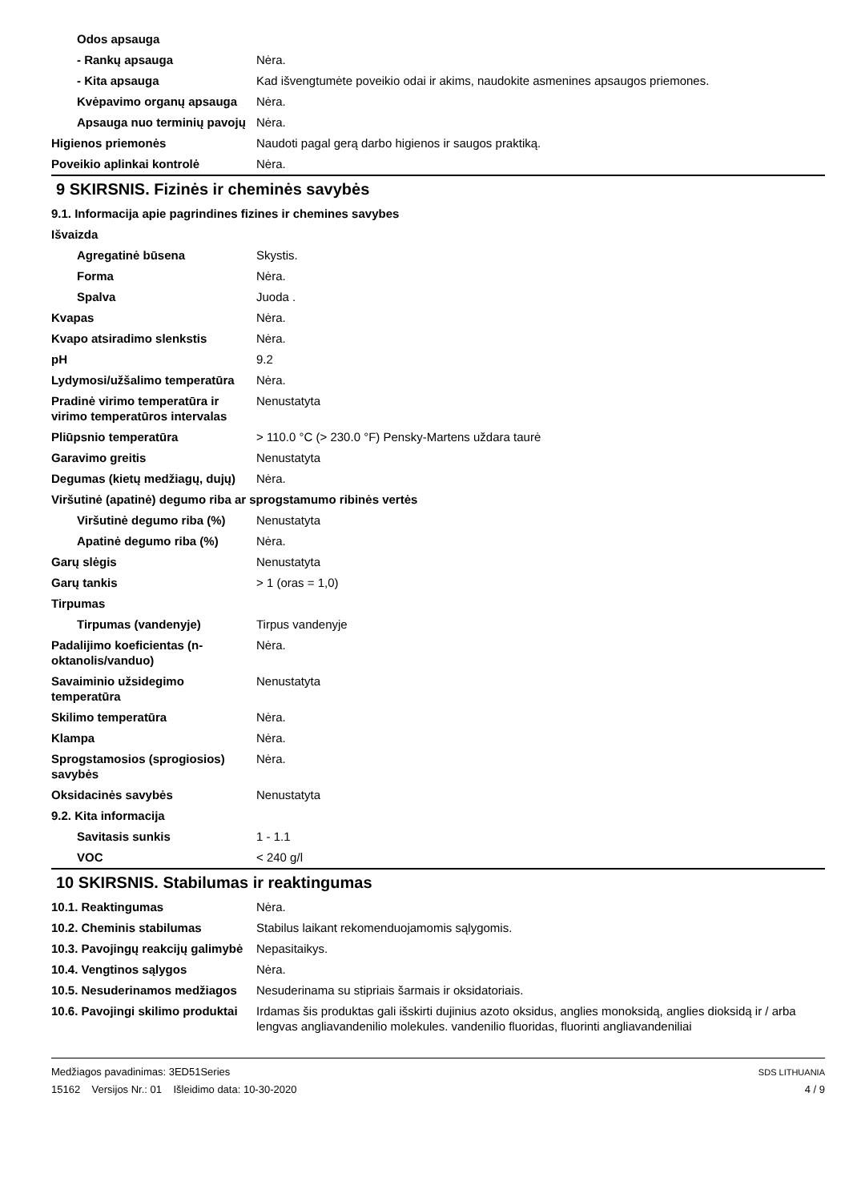| Odos apsauga | |
| - Rankų apsauga | Nėra. |
| - Kita apsauga | Kad išvengtumėte poveikio odai ir akims, naudokite asmenines apsaugos priemones. |
| Kvėpavimo organų apsauga | Nėra. |
| Apsauga nuo terminių pavojų | Nėra. |
| Higienos priemonės | Naudoti pagal gerą darbo higienos ir saugos praktiką. |
| Poveikio aplinkai kontrolė | Nėra. |
9 SKIRSNIS. Fizinės ir cheminės savybės
| 9.1. Informacija apie pagrindines fizines ir chemines savybes | |
| Išvaizda | |
| Agregatinė būsena | Skystis. |
| Forma | Nėra. |
| Spalva | Juoda . |
| Kvapas | Nėra. |
| Kvapo atsiradimo slenkstis | Nėra. |
| pH | 9.2 |
| Lydymosi/užšalimo temperatūra | Nėra. |
| Pradinė virimo temperatūra ir virimo temperatūros intervalas | Nenustatyta |
| Pliūpsnio temperatūra | > 110.0 °C (> 230.0 °F) Pensky-Martens uždara taurė |
| Garavimo greitis | Nenustatyta |
| Degumas (kietų medžiagų, dujų) | Nėra. |
| Viršutinė (apatinė) degumo riba ar sprogstamumo ribinės vertės | |
| Viršutinė degumo riba (%) | Nenustatyta |
| Apatinė degumo riba (%) | Nėra. |
| Garų slėgis | Nenustatyta |
| Garų tankis | > 1 (oras = 1,0) |
| Tirpumas | |
| Tirpumas (vandenyje) | Tirpus vandenyje |
| Padalijimo koeficientas (n-oktanolis/vanduo) | Nėra. |
| Savaiminio užsidegimo temperatūra | Nenustatyta |
| Skilimo temperatūra | Nėra. |
| Klampa | Nėra. |
| Sprogstamosios (sprogiosios) savybės | Nėra. |
| Oksidacinės savybės | Nenustatyta |
| 9.2. Kita informacija | |
| Savitasis sunkis | 1 - 1.1 |
| VOC | < 240 g/l |
10 SKIRSNIS. Stabilumas ir reaktingumas
| 10.1. Reaktingumas | Nėra. |
| 10.2. Cheminis stabilumas | Stabilus laikant rekomenduojamomis sąlygomis. |
| 10.3. Pavojingų reakcijų galimybė | Nepasitaikys. |
| 10.4. Vengtinos sąlygos | Nėra. |
| 10.5. Nesuderinamos medžiagos | Nesuderinama su stipriais šarmais ir oksidatoriais. |
| 10.6. Pavojingi skilimo produktai | Irdamas šis produktas gali išskirti dujinius azoto oksidus, anglies monoksidą, anglies dioksidą ir / arba lengvas angliavandenilio molekules. vandenilio fluoridas, fluorinti angliavandeniliai |
Medžiagos pavadinimas: 3ED51Series
15162 Versijos Nr.: 01 Išleidimo data: 10-30-2020
SDS LITHUANIA
4 / 9